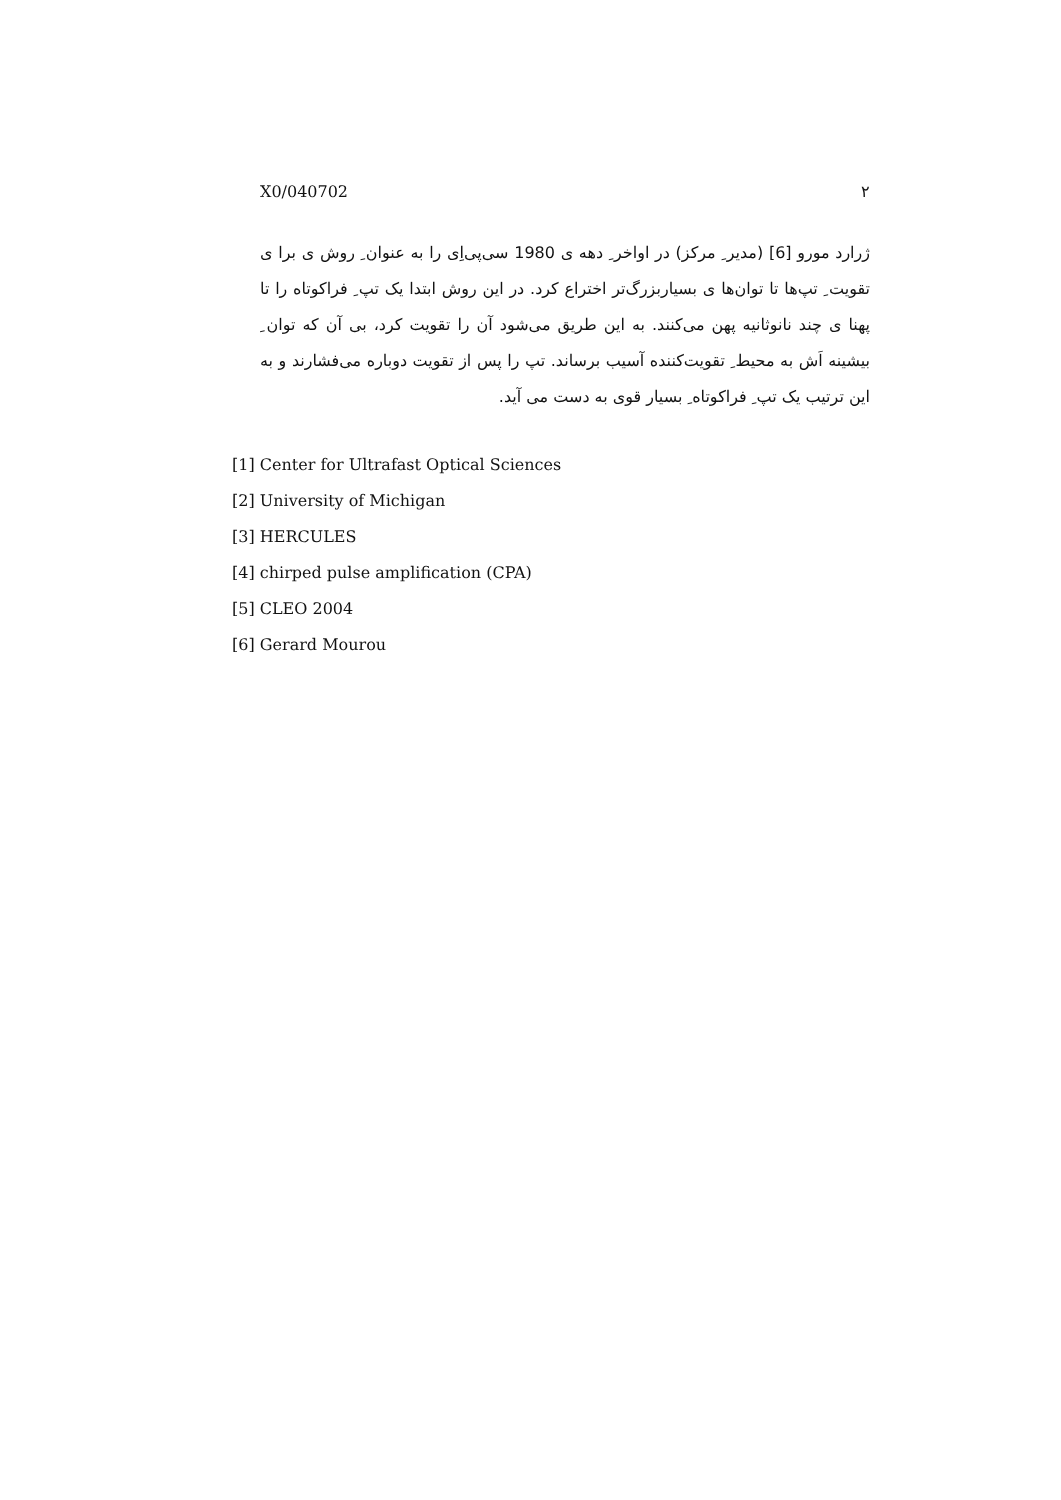X0/040702 ۲
ژرارد مورو [6] (مدیر ِ مرکز) در اواخر ِ دهه ی 1980 سی‌پی‌اِی را به عنوان ِ روش ی برا ی تقویت ِ تپ‌ها تا توان‌ها ی بسیاربزرگ‌تر اختراع کرد. در این روش ابتدا یک تپ ِ فراکوتاه را تا پهنا ی چند نانوثانیه پهن می‌کنند. به این طریق می‌شود آن را تقویت کرد، بی آن که توان ِ بیشینه اَش به محیط ِ تقویت‌کننده آسیب برساند. تپ را پس از تقویت دوباره می‌فشارند و به این ترتیب یک تپ ِ فراکوتاه ِ بسیار قوی به دست می آید.
[1] Center for Ultrafast Optical Sciences
[2] University of Michigan
[3] HERCULES
[4] chirped pulse amplification (CPA)
[5] CLEO 2004
[6] Gerard Mourou